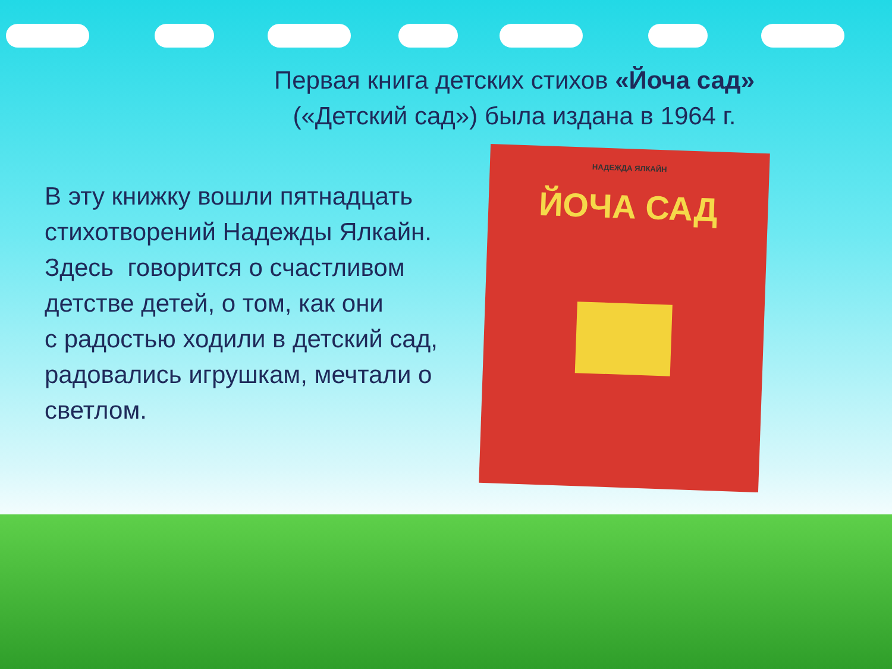Первая книга детских стихов «Йоча сад»
(«Детский сад») была издана в 1964 г.
В эту книжку вошли пятнадцать стихотворений Надежды Ялкайн. Здесь говорится о счастливом детстве детей, о том, как они
с радостью ходили в детский сад, радовались игрушкам, мечтали о светлом.
НАДЕЖДА ЯЛКАЙН
ЙОЧА САД